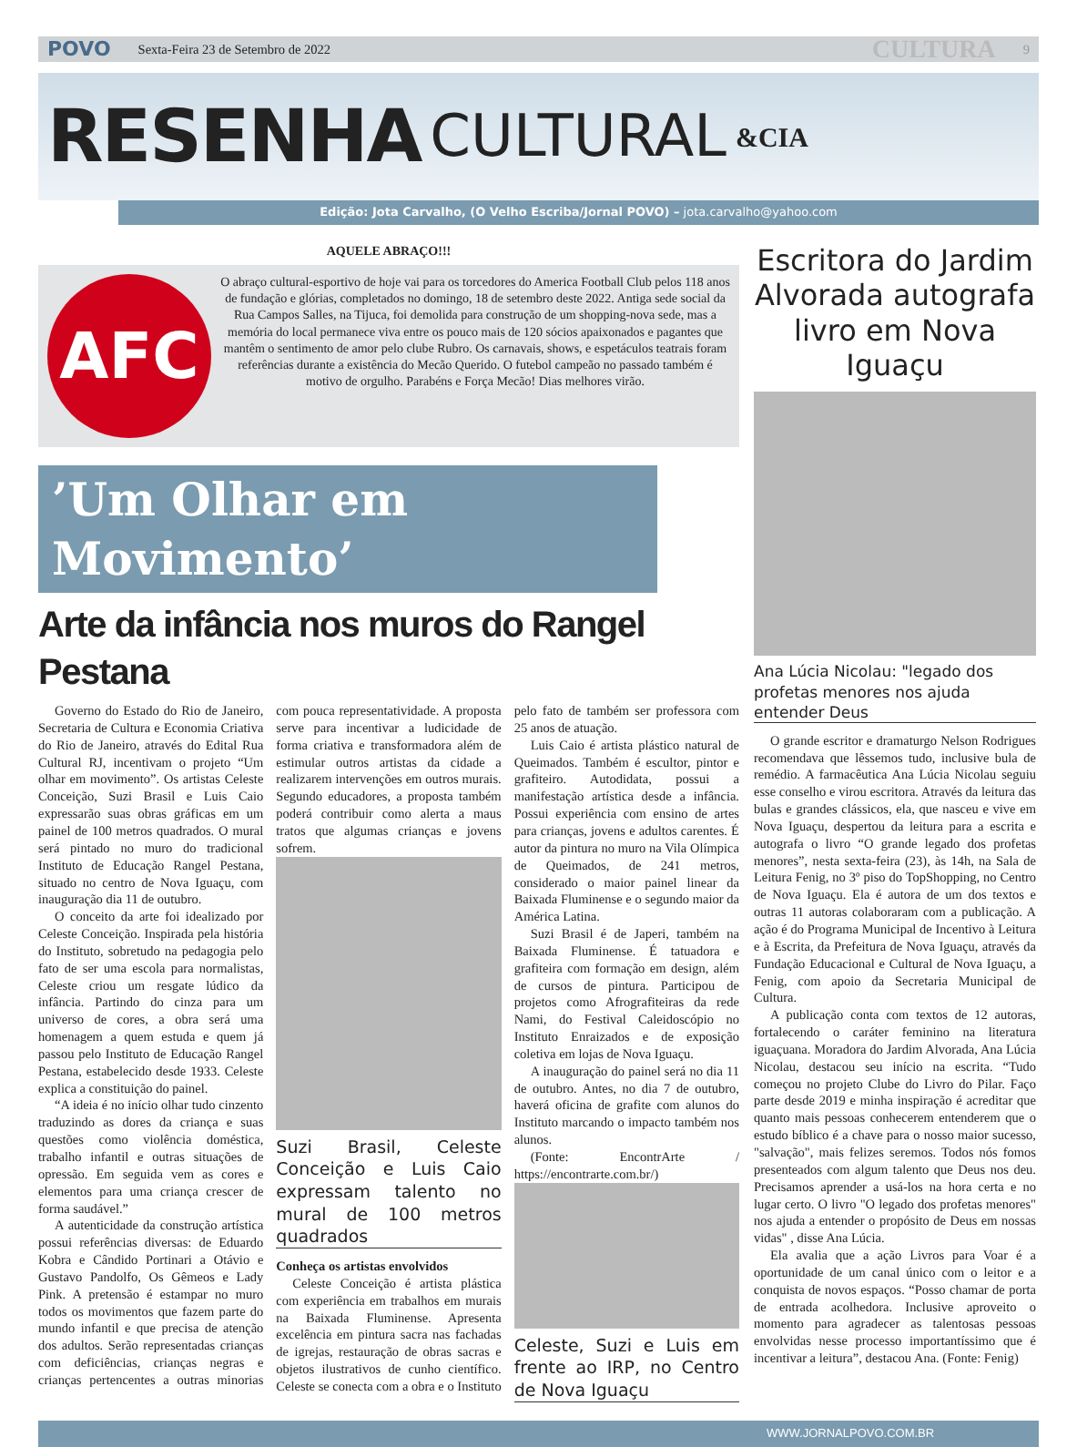POVO Sexta-Feira 23 de Setembro de 2022 CULTURA 9
RESENHA CULTURAL &CIA
Edição: Jota Carvalho, (O Velho Escriba/Jornal POVO) – jota.carvalho@yahoo.com
AQUELE ABRAÇO!!!
AFC
O abraço cultural-esportivo de hoje vai para os torcedores do America Football Club pelos 118 anos de fundação e glórias, completados no domingo, 18 de setembro deste 2022. Antiga sede social da Rua Campos Salles, na Tijuca, foi demolida para construção de um shopping-nova sede, mas a memória do local permanece viva entre os pouco mais de 120 sócios apaixonados e pagantes que mantêm o sentimento de amor pelo clube Rubro. Os carnavais, shows, e espetáculos teatrais foram referências durante a existência do Mecão Querido. O futebol campeão no passado também é motivo de orgulho. Parabéns e Força Mecão! Dias melhores virão.
’Um Olhar em Movimento’
Arte da infância nos muros do Rangel Pestana
Governo do Estado do Rio de Janeiro, Secretaria de Cultura e Economia Criativa do Rio de Janeiro, através do Edital Rua Cultural RJ, incentivam o projeto “Um olhar em movimento”. Os artistas Celeste Conceição, Suzi Brasil e Luis Caio expressarão suas obras gráficas em um painel de 100 metros quadrados. O mural será pintado no muro do tradicional Instituto de Educação Rangel Pestana, situado no centro de Nova Iguaçu, com inauguração dia 11 de outubro.
O conceito da arte foi idealizado por Celeste Conceição. Inspirada pela história do Instituto, sobretudo na pedagogia pelo fato de ser uma escola para normalistas, Celeste criou um resgate lúdico da infância. Partindo do cinza para um universo de cores, a obra será uma homenagem a quem estuda e quem já passou pelo Instituto de Educação Rangel Pestana, estabelecido desde 1933. Celeste explica a constituição do painel.
“A ideia é no início olhar tudo cinzento traduzindo as dores da criança e suas questões como violência doméstica, trabalho infantil e outras situações de opressão. Em seguida vem as cores e elementos para uma criança crescer de forma saudável.”
A autenticidade da construção artística possui referências diversas: de Eduardo Kobra e Cândido Portinari a Otávio e Gustavo Pandolfo, Os Gêmeos e Lady Pink. A pretensão é estampar no muro todos os movimentos que fazem parte do mundo infantil e que precisa de atenção dos adultos. Serão representadas crianças com deficiências, crianças negras e crianças pertencentes a outras minorias com pouca representatividade. A proposta serve para incentivar a ludicidade de forma criativa e transformadora além de estimular outros artistas da cidade a realizarem intervenções em outros murais. Segundo educadores, a proposta também poderá contribuir como alerta a maus tratos que algumas crianças e jovens sofrem.
Suzi Brasil, Celeste Conceição e Luis Caio expressam talento no mural de 100 metros quadrados
Conheça os artistas envolvidos
Celeste Conceição é artista plástica com experiência em trabalhos em murais na Baixada Fluminense. Apresenta excelência em pintura sacra nas fachadas de igrejas, restauração de obras sacras e objetos ilustrativos de cunho científico. Celeste se conecta com a obra e o Instituto pelo fato de também ser professora com 25 anos de atuação.
Luis Caio é artista plástico natural de Queimados. Também é escultor, pintor e grafiteiro. Autodidata, possui a manifestação artística desde a infância. Possui experiência com ensino de artes para crianças, jovens e adultos carentes. É autor da pintura no muro na Vila Olímpica de Queimados, de 241 metros, considerado o maior painel linear da Baixada Fluminense e o segundo maior da América Latina.
Suzi Brasil é de Japeri, também na Baixada Fluminense. É tatuadora e grafiteira com formação em design, além de cursos de pintura. Participou de projetos como Afrografiteiras da rede Nami, do Festival Caleidoscópio no Instituto Enraizados e de exposição coletiva em lojas de Nova Iguaçu.
A inauguração do painel será no dia 11 de outubro. Antes, no dia 7 de outubro, haverá oficina de grafite com alunos do Instituto marcando o impacto também nos alunos.
(Fonte: EncontrArte / https://encontrarte.com.br/)
Celeste, Suzi e Luis em frente ao IRP, no Centro de Nova Iguaçu
Escritora do Jardim Alvorada autografa livro em Nova Iguaçu
Ana Lúcia Nicolau: "legado dos profetas menores nos ajuda entender Deus
O grande escritor e dramaturgo Nelson Rodrigues recomendava que lêssemos tudo, inclusive bula de remédio. A farmacêutica Ana Lúcia Nicolau seguiu esse conselho e virou escritora. Através da leitura das bulas e grandes clássicos, ela, que nasceu e vive em Nova Iguaçu, despertou da leitura para a escrita e autografa o livro “O grande legado dos profetas menores”, nesta sexta-feira (23), às 14h, na Sala de Leitura Fenig, no 3º piso do TopShopping, no Centro de Nova Iguaçu. Ela é autora de um dos textos e outras 11 autoras colaboraram com a publicação. A ação é do Programa Municipal de Incentivo à Leitura e à Escrita, da Prefeitura de Nova Iguaçu, através da Fundação Educacional e Cultural de Nova Iguaçu, a Fenig, com apoio da Secretaria Municipal de Cultura.
A publicação conta com textos de 12 autoras, fortalecendo o caráter feminino na literatura iguaçuana. Moradora do Jardim Alvorada, Ana Lúcia Nicolau, destacou seu início na escrita. “Tudo começou no projeto Clube do Livro do Pilar. Faço parte desde 2019 e minha inspiração é acreditar que quanto mais pessoas conhecerem entenderem que o estudo bíblico é a chave para o nosso maior sucesso, "salvação", mais felizes seremos. Todos nós fomos presenteados com algum talento que Deus nos deu. Precisamos aprender a usá-los na hora certa e no lugar certo. O livro "O legado dos profetas menores" nos ajuda a entender o propósito de Deus em nossas vidas" , disse Ana Lúcia.
Ela avalia que a ação Livros para Voar é a oportunidade de um canal único com o leitor e a conquista de novos espaços. “Posso chamar de porta de entrada acolhedora. Inclusive aproveito o momento para agradecer as talentosas pessoas envolvidas nesse processo importantíssimo que é incentivar a leitura”, destacou Ana. (Fonte: Fenig)
WWW.JORNALPOVO.COM.BR